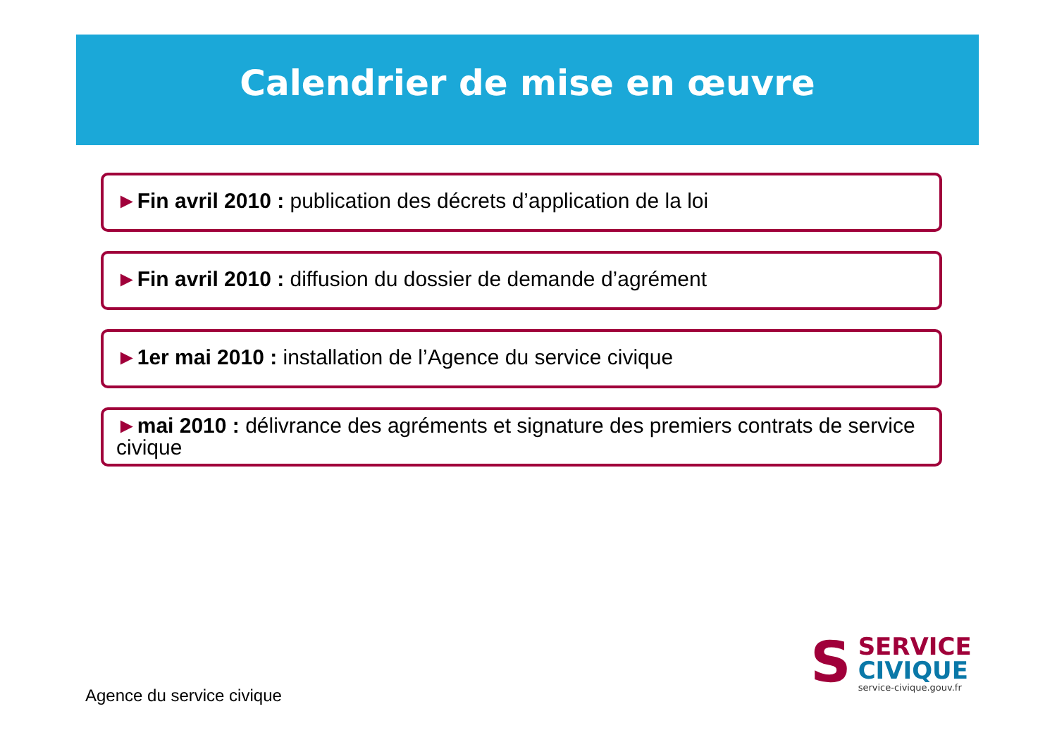Calendrier de mise en œuvre
►Fin avril 2010 : publication des décrets d’application de la loi
►Fin avril 2010 : diffusion du dossier de demande d’agrément
►1er mai 2010 : installation de l’Agence du service civique
►mai 2010 : délivrance des agréments et signature des premiers contrats de service civique
Agence du service civique
S
SERVICE
CIVIQUE
service-civique.gouv.fr